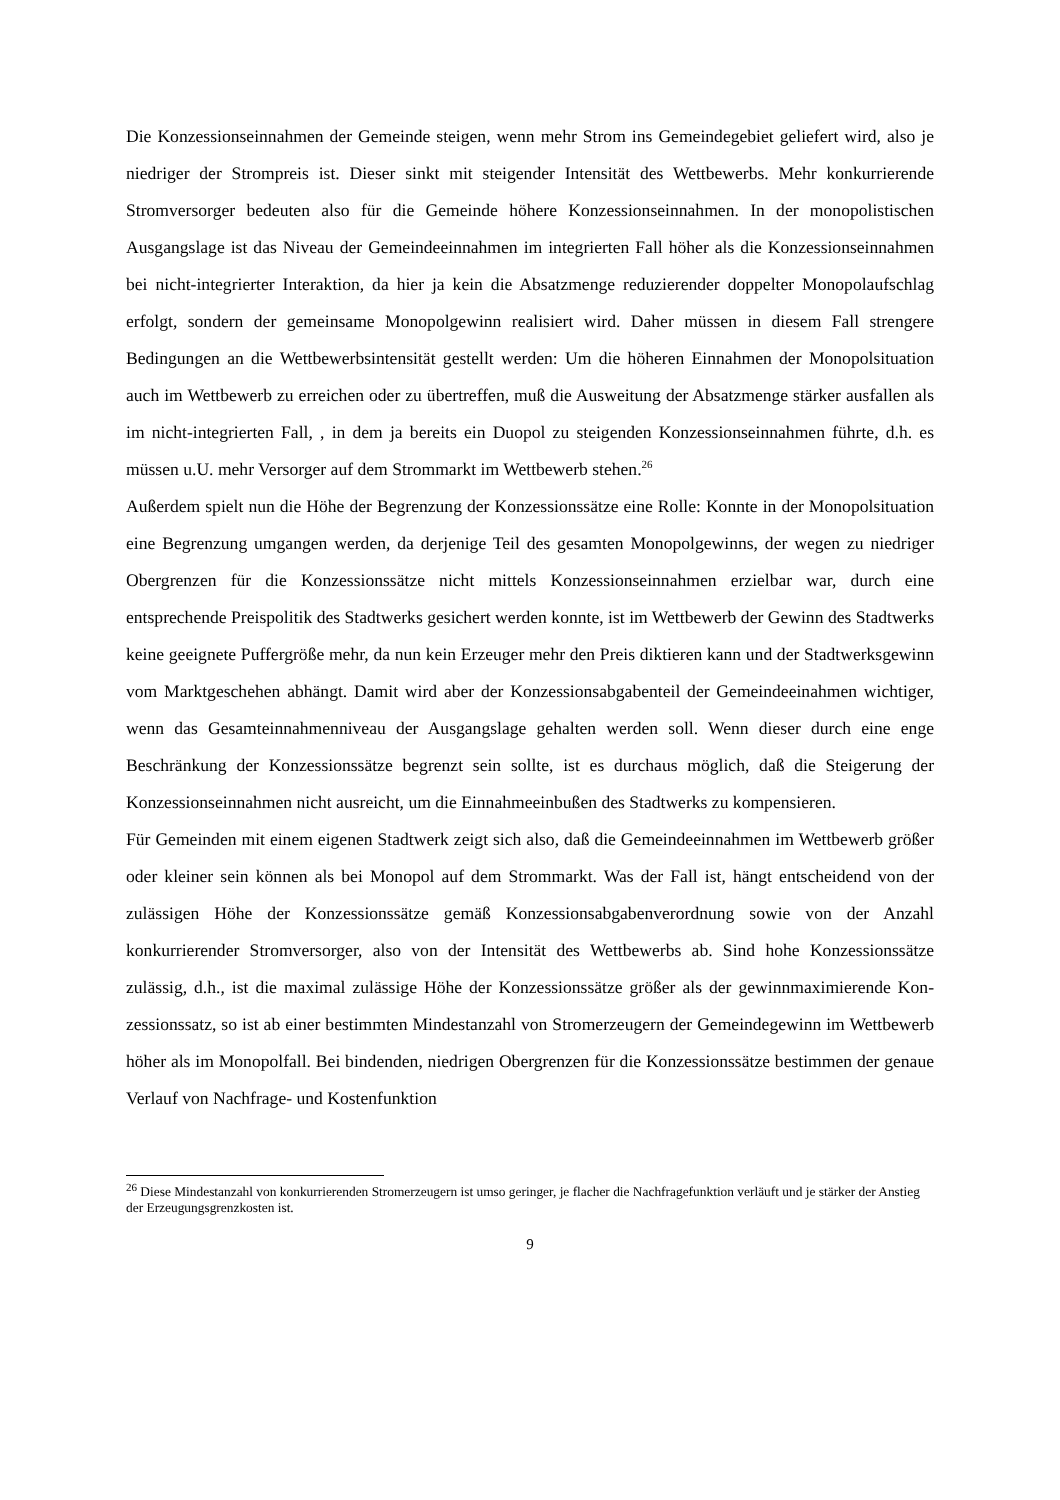Die Konzessionseinnahmen der Gemeinde steigen, wenn mehr Strom ins Gemeindegebiet geliefert wird, also je niedriger der Strompreis ist. Dieser sinkt mit steigender Intensität des Wettbewerbs. Mehr konkurrierende Stromversorger bedeuten also für die Gemeinde höhere Konzessionseinnahmen. In der monopolistischen Ausgangslage ist das Niveau der Gemeinde­einnahmen im integrierten Fall höher als die Konzessionseinnahmen bei nicht-integrierter Interaktion, da hier ja kein die Absatzmenge reduzierender doppelter Monopolaufschlag erfolgt, sondern der gemeinsame Monopolgewinn realisiert wird. Daher müssen in diesem Fall strengere Bedingungen an die Wettbewerbsintensität gestellt werden: Um die höheren Einnahmen der Monopolsituation auch im Wettbewerb zu erreichen oder zu übertreffen, muß die Ausweitung der Absatzmenge stärker ausfallen als im nicht-integrierten Fall, , in dem ja bereits ein Duopol zu steigenden Konzessionseinnahmen führte, d.h. es müssen u.U. mehr Versorger auf dem Strommarkt im Wettbewerb stehen.<sup>26</sup>
Außerdem spielt nun die Höhe der Begrenzung der Konzessionssätze eine Rolle: Konnte in der Monopolsituation eine Begrenzung umgangen werden, da derjenige Teil des gesamten Monopolgewinns, der wegen zu niedriger Obergrenzen für die Konzessionssätze nicht mittels Konzessionseinnahmen erzielbar war, durch eine entsprechende Preispolitik des Stadtwerks gesichert werden konnte, ist im Wettbewerb der Gewinn des Stadtwerks keine geeignete Puffergröße mehr, da nun kein Erzeuger mehr den Preis diktieren kann und der Stadtwerksgewinn vom Marktgeschehen abhängt. Damit wird aber der Konzessionsabgaben­teil der Gemeindeeinahmen wichtiger, wenn das Gesamteinnahmenniveau der Ausgangslage gehalten werden soll. Wenn dieser durch eine enge Beschränkung der Konzessionssätze begrenzt sein sollte, ist es durchaus möglich, daß die Steigerung der Konzessionseinnahmen nicht ausreicht, um die Einnahmeeinbußen des Stadtwerks zu kompensieren.
Für Gemeinden mit einem eigenen Stadtwerk zeigt sich also, daß die Gemeindeeinnahmen im Wettbewerb größer oder kleiner sein können als bei Monopol auf dem Strommarkt. Was der Fall ist, hängt entscheidend von der zulässigen Höhe der Konzessionssätze gemäß Konzessionsabgabenverordnung sowie von der Anzahl konkurrierender Stromversorger, also von der Intensität des Wettbewerbs ab. Sind hohe Konzessionssätze zulässig, d.h., ist die maximal zulässige Höhe der Konzessionssätze größer als der gewinnmaximierende Kon­zessionssatz, so ist ab einer bestimmten Mindestanzahl von Stromerzeugern der Gemeinde­gewinn im Wettbewerb höher als im Monopolfall. Bei bindenden, niedrigen Obergrenzen für die Konzessionssätze bestimmen der genaue Verlauf von Nachfrage- und Kostenfunktion
<sup>26</sup> Diese Mindestanzahl von konkurrierenden Stromerzeugern ist umso geringer, je flacher die Nachfragefunktion verläuft und je stärker der Anstieg der Erzeugungsgrenzkosten ist.
9